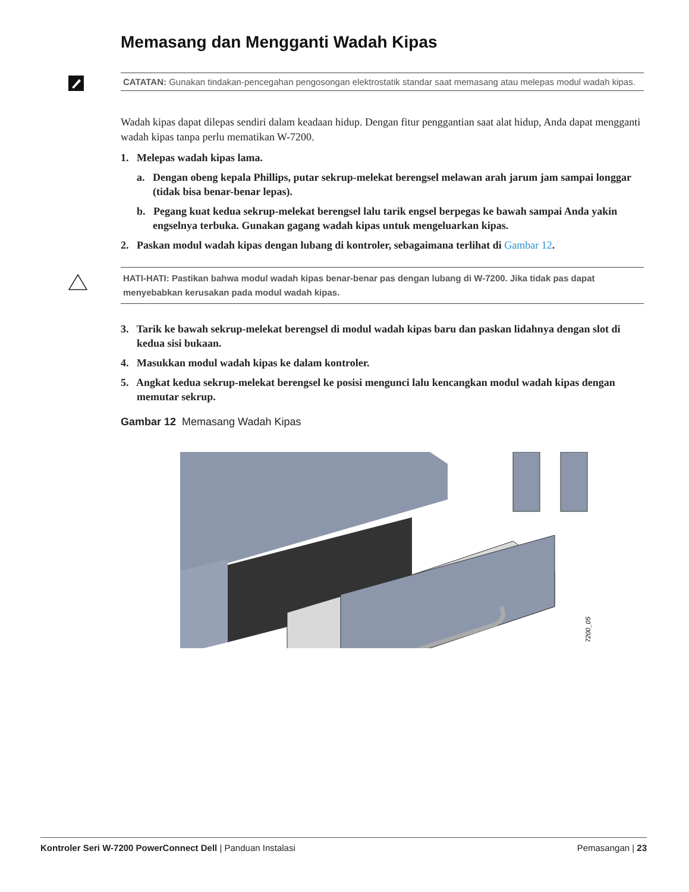Memasang dan Mengganti Wadah Kipas
CATATAN: Gunakan tindakan-pencegahan pengosongan elektrostatik standar saat memasang atau melepas modul wadah kipas.
Wadah kipas dapat dilepas sendiri dalam keadaan hidup. Dengan fitur penggantian saat alat hidup, Anda dapat mengganti wadah kipas tanpa perlu mematikan W-7200.
1. Melepas wadah kipas lama.
a. Dengan obeng kepala Phillips, putar sekrup-melekat berengsel melawan arah jarum jam sampai longgar (tidak bisa benar-benar lepas).
b. Pegang kuat kedua sekrup-melekat berengsel lalu tarik engsel berpegas ke bawah sampai Anda yakin engselnya terbuka. Gunakan gagang wadah kipas untuk mengeluarkan kipas.
2. Paskan modul wadah kipas dengan lubang di kontroler, sebagaimana terlihat di Gambar 12.
HATI-HATI: Pastikan bahwa modul wadah kipas benar-benar pas dengan lubang di W-7200. Jika tidak pas dapat menyebabkan kerusakan pada modul wadah kipas.
3. Tarik ke bawah sekrup-melekat berengsel di modul wadah kipas baru dan paskan lidahnya dengan slot di kedua sisi bukaan.
4. Masukkan modul wadah kipas ke dalam kontroler.
5. Angkat kedua sekrup-melekat berengsel ke posisi mengunci lalu kencangkan modul wadah kipas dengan memutar sekrup.
Gambar 12 Memasang Wadah Kipas
7200_05
Kontroler Seri W-7200 PowerConnect Dell | Panduan Instalasi Pemasangan | 23